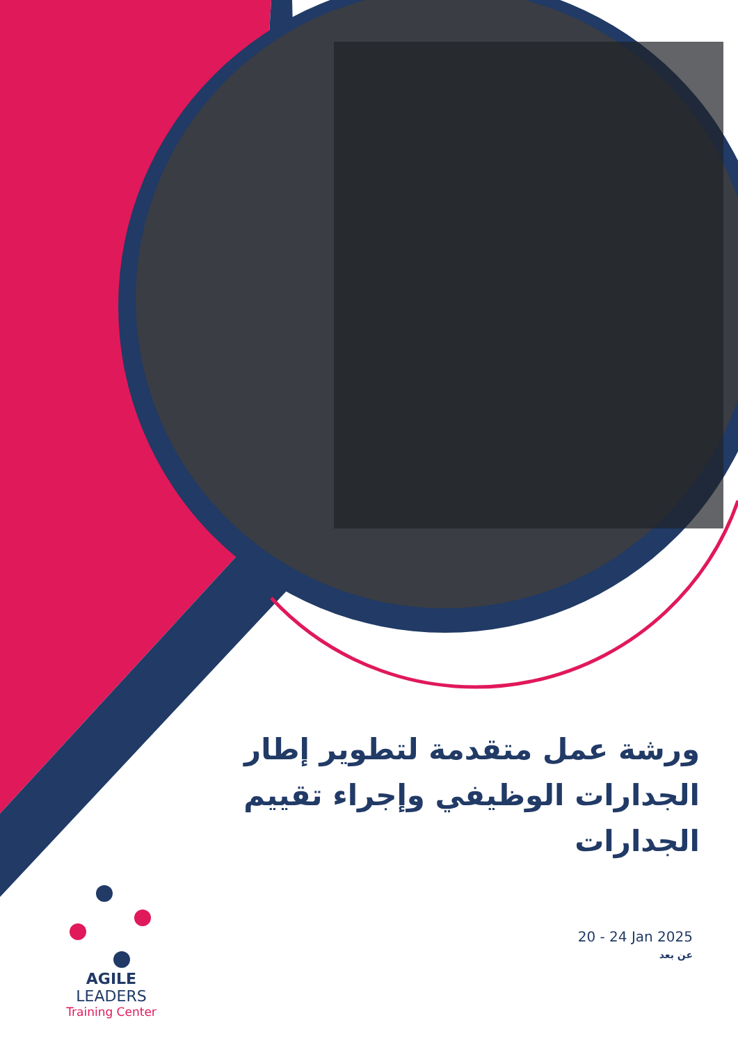ورشة عمل متقدمة لتطوير إطار الجدارات الوظيفي وإجراء تقييم الجدارات
20 - 24 Jan 2025
عن بعد
AGILE LEADERS
Training Center